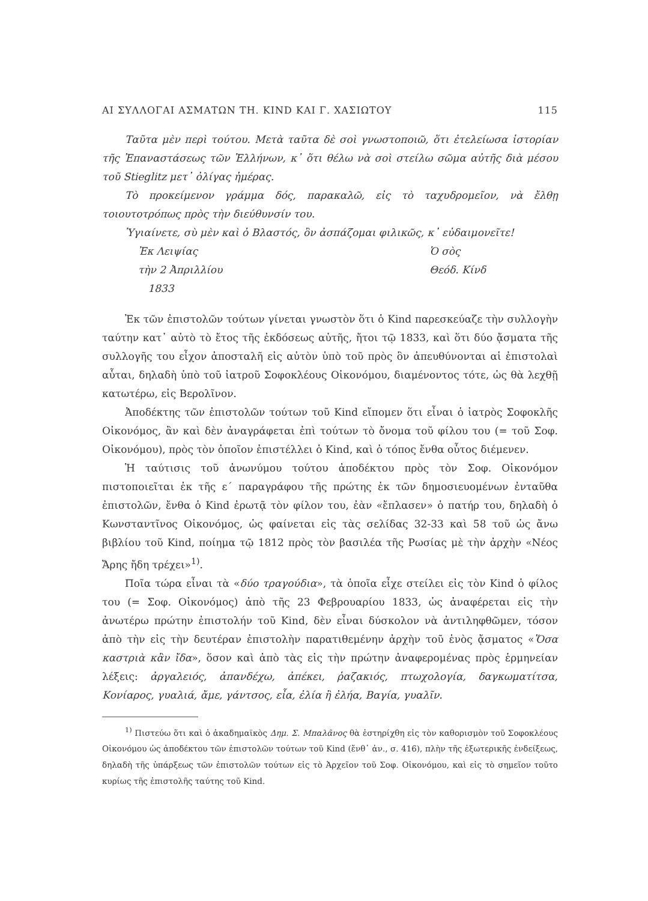ΑΙ ΣΥΛΛΟΓΑΙ ΑΣΜΑΤΩΝ ΤΗ. KIND ΚΑΙ Γ. ΧΑΣΙΩΤΟΥ 115
Ταῦτα μὲν περὶ τούτου. Μετὰ ταῦτα δὲ σοὶ γνωστοποιῶ, ὅτι ἐτελείωσα ἱστορίαν τῆς Ἐπαναστάσεως τῶν Ἑλλήνων, κ᾽ ὅτι θέλω νὰ σοὶ στείλω σῶμα αὐτῆς διὰ μέσου τοῦ Stieglitz μετ᾽ ὀλίγας ἡμέρας.
Τὸ προκείμενον γράμμα δός, παρακαλῶ, εἰς τὸ ταχυδρομεῖον, νὰ ἔλθῃ τοιουτοτρόπως πρὸς τὴν διεύθυνσίν του.
Ὑγιαίνετε, σὺ μὲν καὶ ὁ Βλαστός, ὃν ἀσπάζομαι φιλικῶς, κ᾽ εὐδαιμονεῖτε!
Ἐκ Λειψίας
τὴν 2 Ἀπριλλίου
1833
Ὁ σὸς
Θεόδ. Κίνδ
Ἐκ τῶν ἐπιστολῶν τούτων γίνεται γνωστὸν ὅτι ὁ Kind παρεσκεύαζε τὴν συλλογὴν ταύτην κατ᾽ αὐτὸ τὸ ἔτος τῆς ἐκδόσεως αὐτῆς, ἤτοι τῷ 1833, καὶ ὅτι δύο ᾄσματα τῆς συλλογῆς του εἶχον ἀποσταλῆ εἰς αὐτὸν ὑπὸ τοῦ πρὸς ὃν ἀπευθύνονται αἱ ἐπιστολαὶ αὗται, δηλαδὴ ὑπὸ τοῦ ἰατροῦ Σοφοκλέους Οἰκονόμου, διαμένοντος τότε, ὡς θὰ λεχθῇ κατωτέρω, εἰς Βερολῖνον.
Ἀποδέκτης τῶν ἐπιστολῶν τούτων τοῦ Kind εἴπομεν ὅτι εἶναι ὁ ἰατρὸς Σοφοκλῆς Οἰκονόμος, ἂν καὶ δὲν ἀναγράφεται ἐπὶ τούτων τὸ ὄνομα τοῦ φίλου του (= τοῦ Σοφ. Οἰκονόμου), πρὸς τὸν ὁποῖον ἐπιστέλλει ὁ Kind, καὶ ὁ τόπος ἔνθα οὗτος διέμενεν.
Ἡ ταύτισις τοῦ ἀνωνύμου τούτου ἀποδέκτου πρὸς τὸν Σοφ. Οἰκονόμον πιστοποιεῖται ἐκ τῆς ε΄ παραγράφου τῆς πρώτης ἐκ τῶν δημοσιευομένων ἐνταῦθα ἐπιστολῶν, ἔνθα ὁ Kind ἐρωτᾷ τὸν φίλον του, ἐὰν «ἔπλασεν» ὁ πατήρ του, δηλαδὴ ὁ Κωνσταντῖνος Οἰκονόμος, ὡς φαίνεται εἰς τὰς σελίδας 32-33 καὶ 58 τοῦ ὡς ἄνω βιβλίου τοῦ Kind, ποίημα τῷ 1812 πρὸς τὸν βασιλέα τῆς Ρωσίας μὲ τὴν ἀρχὴν «Νέος Ἄρης ἤδη τρέχει»<sup>1)</sup>.
Ποῖα τώρα εἶναι τὰ «δύο τραγούδια», τὰ ὁποῖα εἶχε στείλει εἰς τὸν Kind ὁ φίλος του (= Σοφ. Οἰκονόμος) ἀπὸ τῆς 23 Φεβρουαρίου 1833, ὡς ἀναφέρεται εἰς τὴν ἀνωτέρω πρώτην ἐπιστολήν τοῦ Kind, δὲν εἶναι δύσκολον νὰ ἀντιληφθῶμεν, τόσον ἀπὸ τὴν εἰς τὴν δευτέραν ἐπιστολὴν παρατιθεμένην ἀρχὴν τοῦ ἑνὸς ᾄσματος «Ὅσα καστριὰ κἂν ἴδα», ὅσον καὶ ἀπὸ τὰς εἰς τὴν πρώτην ἀναφερομένας πρὸς ἑρμηνείαν λέξεις: ἀργαλειός, ἀπανδέχω, ἀπέκει, ῥαζακιός, πτωχολογία, δαγκωματίτσα, Κονίαρος, γυαλιά, ἄμε, γάντσος, εἶα, ἐλία ἢ ἐλήα, Βαγία, γυαλῖν.
<sup>1)</sup> Πιστεύω ὅτι καὶ ὁ ἀκαδημαϊκὸς Δημ. Σ. Μπαλᾶνος θὰ ἐστηρίχθη εἰς τὸν καθορισμὸν τοῦ Σοφοκλέους Οἰκονόμου ὡς ἀποδέκτου τῶν ἐπιστολῶν τούτων τοῦ Kind (ἔνθ᾽ ἀν., σ. 416), πλὴν τῆς ἐξωτερικῆς ἐνδείξεως, δηλαδὴ τῆς ὑπάρξεως τῶν ἐπιστολῶν τούτων εἰς τὸ Ἀρχεῖον τοῦ Σοφ. Οἰκονόμου, καὶ εἰς τὸ σημεῖον τοῦτο κυρίως τῆς ἐπιστολῆς ταύτης τοῦ Kind.